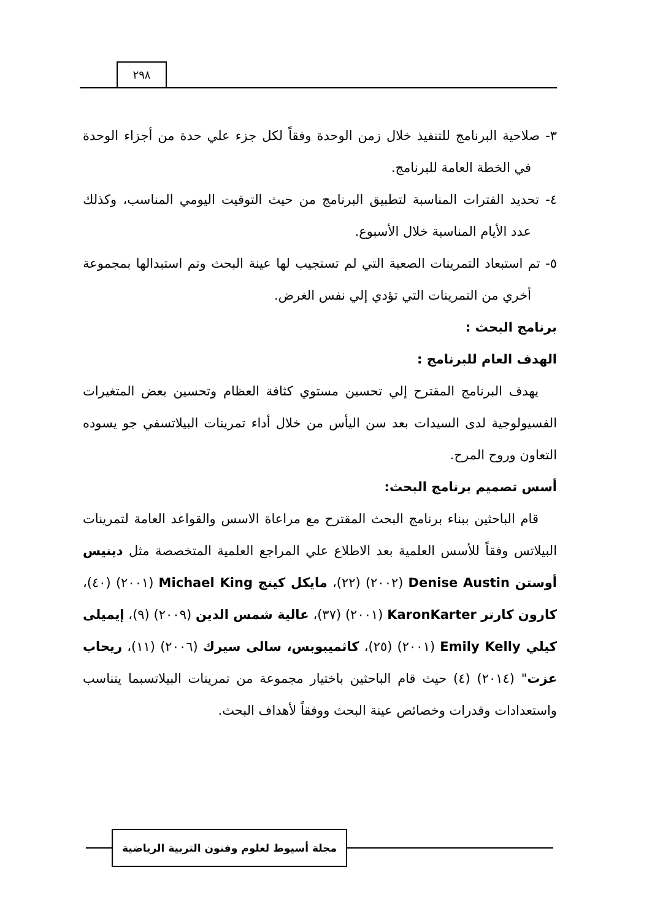٢٩٨
٣- صلاحية البرنامج للتنفيذ خلال زمن الوحدة وفقاً لكل جزء علي حدة من أجزاء الوحدة في الخطة العامة للبرنامج.
٤- تحديد الفترات المناسبة لتطبيق البرنامج من حيث التوقيت اليومي المناسب، وكذلك عدد الأيام المناسبة خلال الأسبوع.
٥- تم استبعاد التمرينات الصعبة التي لم تستجيب لها عينة البحث وتم استبدالها بمجموعة أخري من التمرينات التي تؤدي إلي نفس الغرض.
برنامج البحث :
الهدف العام للبرنامج :
يهدف البرنامج المقترح إلي تحسين مستوي كثافة العظام وتحسين بعض المتغيرات الفسيولوجية لدى السيدات بعد سن اليأس من خلال أداء تمرينات البيلاتسفي جو يسوده التعاون وروح المرح.
أسس تصميم برنامج البحث:
قام الباحثين ببناء برنامج البحث المقترح مع مراعاة الاسس والقواعد العامة لتمرينات البيلاتس وفقاً للأسس العلمية بعد الاطلاع علي المراجع العلمية المتخصصة مثل دينيس أوستن Denise Austin (٢٠٠٢) (٢٢)، مايكل كينج Michael King (٢٠٠١) (٤٠)، كارون كارتر KaronKarter (٢٠٠١) (٣٧)، عالية شمس الدين (٢٠٠٩) (٩)، إيميلى كيلي Emily Kelly (٢٠٠١) (٢٥)، كاثميبوبس، سالى سيرك (٢٠٠٦) (١١)، ريحاب عزت" (٢٠١٤) (٤) حيث قام الباحثين باختيار مجموعة من تمرينات البيلاتسبما يتناسب واستعدادات وقدرات وخصائص عينة البحث ووفقاً لأهداف البحث.
مجلة أسيوط لعلوم وفنون التربية الرياضية